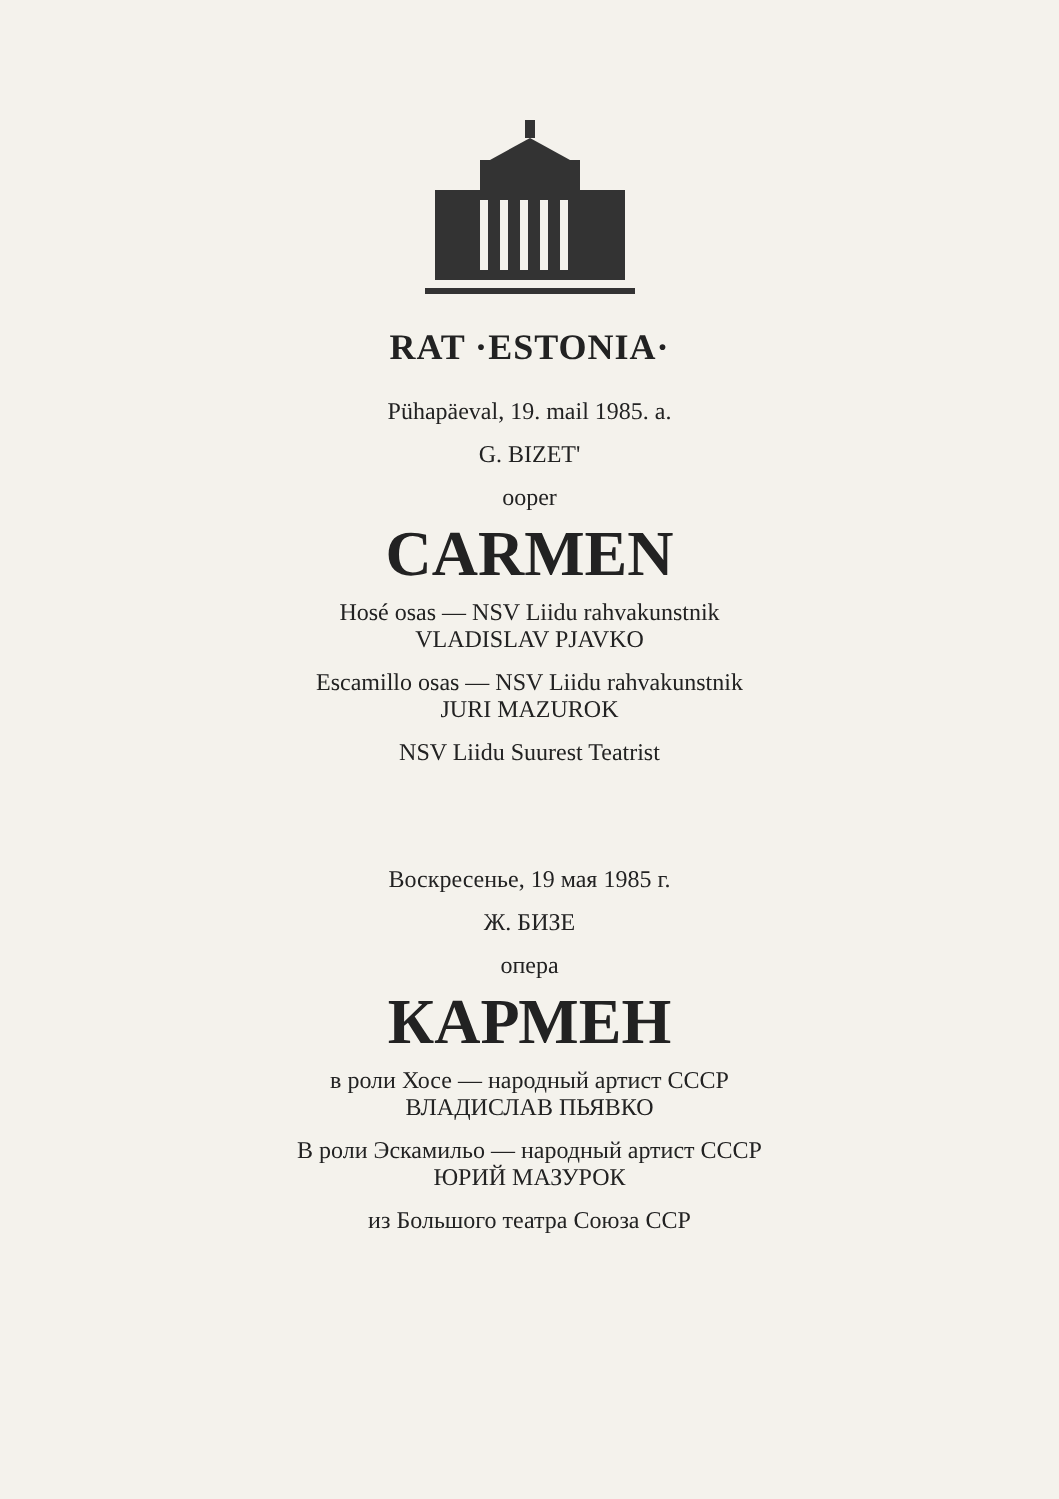RAT ·ESTONIA·
Pühapäeval, 19. mail 1985. a.
G. BIZET'
ooper
CARMEN
Hosé osas — NSV Liidu rahvakunstnik
VLADISLAV PJAVKO
Escamillo osas — NSV Liidu rahvakunstnik
JURI MAZUROK
NSV Liidu Suurest Teatrist
Воскресенье, 19 мая 1985 г.
Ж. БИЗЕ
опера
КАРМЕН
в роли Хосе — народный артист СССР
ВЛАДИСЛАВ ПЬЯВКО
В роли Эскамильо — народный артист СССР
ЮРИЙ МАЗУРОК
из Большого театра Союза ССР